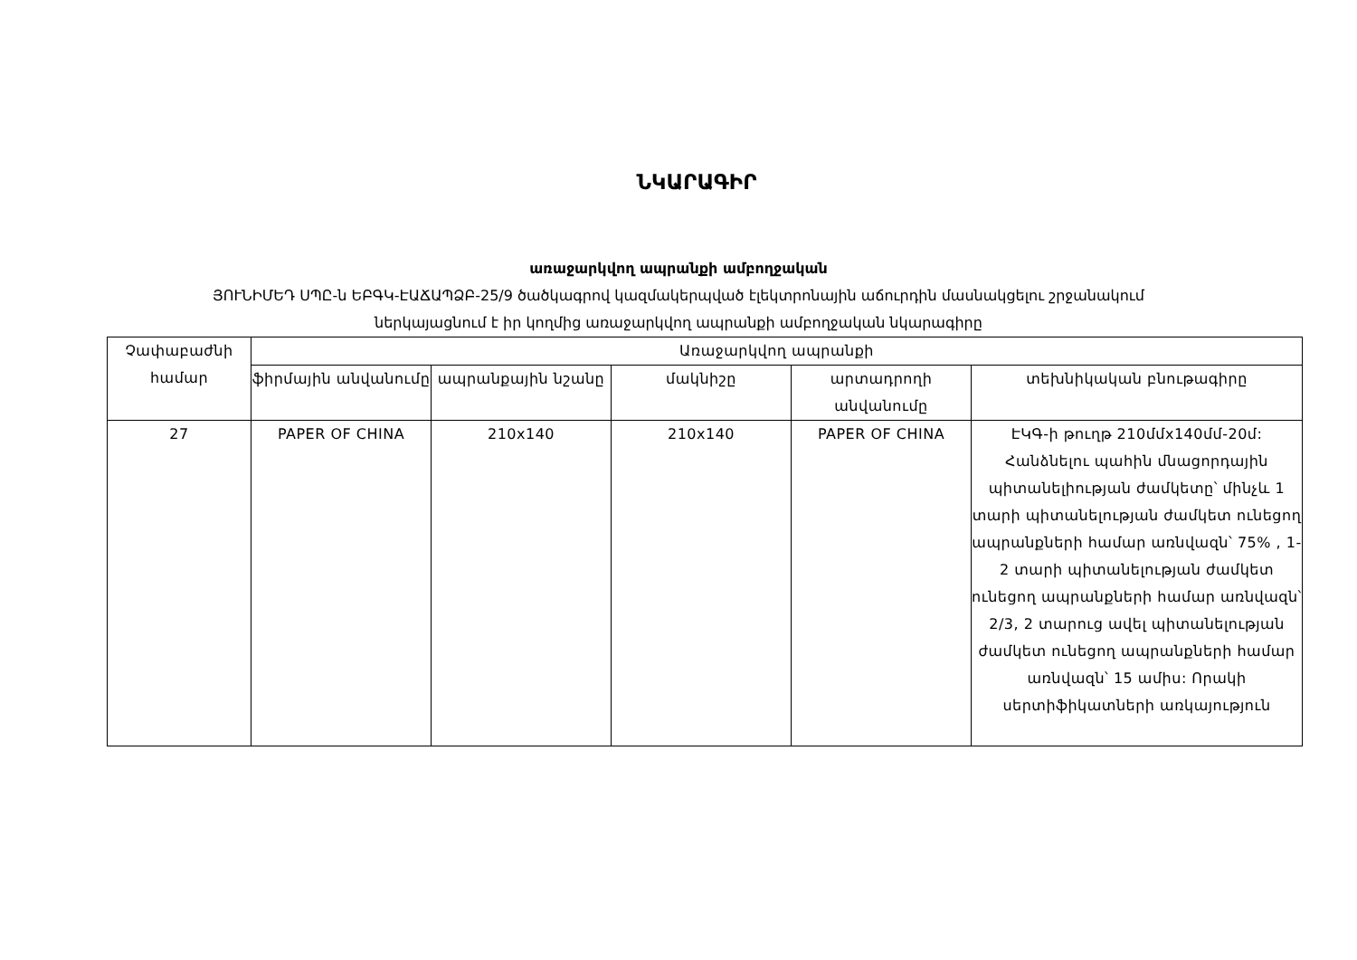ՆԿԱՐԱԳԻՐ
առաջարկվող ապրանքի ամբողջական
ՅՈՒՆԻՄԵԴ ՍՊԸ-ն ԵԲԳԿ-ԷԱՃԱՊՁԲ-25/9 ծածկագրով կազմակերպված էլեկտրոնային աճուրդին մասնակցելու շրջանակում
ներկայացնում է իր կողմից առաջարկվող ապրանքի ամբողջական նկարագիրը
| Չափաբաժնի համար | Առաջարկվող ապրանքի | | | | |
| --- | --- | --- | --- | --- | --- |
| | ֆիրմային անվանումը | ապրանքային նշանը | մակնիշը | արտադրողի անվանումը | տեխնիկական բնութագիրը |
| 27 | PAPER OF CHINA | 210x140 | 210x140 | PAPER OF CHINA | ԷԿԳ-ի թուղթ 210մմx140մմ-20մ: Հանձնելու պահին մնացորդային պիտանելիության ժամկետը՝ մինչև 1 տարի պիտանելության ժամկետ ունեցող ապրանքների համար առնվազն՝ 75% , 1-2 տարի պիտանելության ժամկետ ունեցող ապրանքների համար առնվազն՝ 2/3, 2 տարուց ավել պիտանելության ժամկետ ունեցող ապրանքների համար առնվազն՝ 15 ամիս: Որակի սերտիֆիկատների առկայություն |